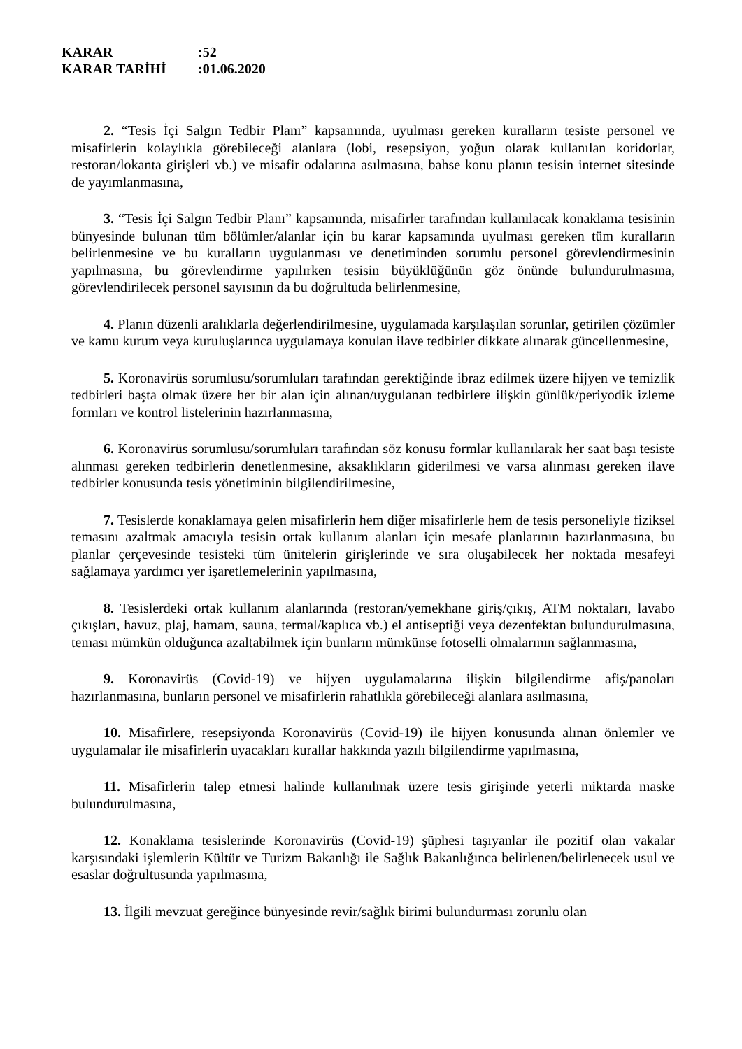KARAR :52
KARAR TARİHİ :01.06.2020
2. “Tesis İçi Salgın Tedbir Planı” kapsamında, uyulması gereken kuralların tesiste personel ve misafirlerin kolaylıkla görebileceği alanlara (lobi, resepsiyon, yoğun olarak kullanılan koridorlar, restoran/lokanta girişleri vb.) ve misafir odalarına asılmasına, bahse konu planın tesisin internet sitesinde de yayımlanmasına,
3. “Tesis İçi Salgın Tedbir Planı” kapsamında, misafirler tarafından kullanılacak konaklama tesisinin bünyesinde bulunan tüm bölümler/alanlar için bu karar kapsamında uyulması gereken tüm kuralların belirlenmesine ve bu kuralların uygulanması ve denetiminden sorumlu personel görevlendirmesinin yapılmasına, bu görevlendirme yapılırken tesisin büyüklüğünün göz önünde bulundurulmasına, görevlendirilecek personel sayısının da bu doğrultuda belirlenmesine,
4. Planın düzenli aralıklarla değerlendirilmesine, uygulamada karşılaşılan sorunlar, getirilen çözümler ve kamu kurum veya kuruluşlarınca uygulamaya konulan ilave tedbirler dikkate alınarak güncellenmesine,
5. Koronavirüs sorumlusu/sorumluları tarafından gerektiğinde ibraz edilmek üzere hijyen ve temizlik tedbirleri başta olmak üzere her bir alan için alınan/uygulanan tedbirlere ilişkin günlük/periyodik izleme formları ve kontrol listelerinin hazırlanmasına,
6. Koronavirüs sorumlusu/sorumluları tarafından söz konusu formlar kullanılarak her saat başı tesiste alınması gereken tedbirlerin denetlenmesine, aksaklıkların giderilmesi ve varsa alınması gereken ilave tedbirler konusunda tesis yönetiminin bilgilendirilmesine,
7. Tesislerde konaklamaya gelen misafirlerin hem diğer misafirlerle hem de tesis personeliyle fiziksel temasını azaltmak amacıyla tesisin ortak kullanım alanları için mesafe planlarının hazırlanmasına, bu planlar çerçevesinde tesisteki tüm ünitelerin girişlerinde ve sıra oluşabilecek her noktada mesafeyi sağlamaya yardımcı yer işaretlemelerinin yapılmasına,
8. Tesislerdeki ortak kullanım alanlarında (restoran/yemekhane giriş/çıkış, ATM noktaları, lavabo çıkışları, havuz, plaj, hamam, sauna, termal/kaplıca vb.) el antiseptiği veya dezenfektan bulundurulmasına, teması mümkün olduğunca azaltabilmek için bunların mümkünse fotoselli olmalarının sağlanmasına,
9. Koronavirüs (Covid-19) ve hijyen uygulamalarına ilişkin bilgilendirme afiş/panoları hazırlanmasına, bunların personel ve misafirlerin rahatlıkla görebileceği alanlara asılmasına,
10. Misafirlere, resepsiyonda Koronavirüs (Covid-19) ile hijyen konusunda alınan önlemler ve uygulamalar ile misafirlerin uyacakları kurallar hakkında yazılı bilgilendirme yapılmasına,
11. Misafirlerin talep etmesi halinde kullanılmak üzere tesis girişinde yeterli miktarda maske bulundurulmasına,
12. Konaklama tesislerinde Koronavirüs (Covid-19) şüphesi taşıyanlar ile pozitif olan vakalar karşısındaki işlemlerin Kültür ve Turizm Bakanlığı ile Sağlık Bakanlığınca belirlenen/belirlenecek usul ve esaslar doğrultusunda yapılmasına,
13. İlgili mevzuat gereğince bünyesinde revir/sağlık birimi bulundurması zorunlu olan